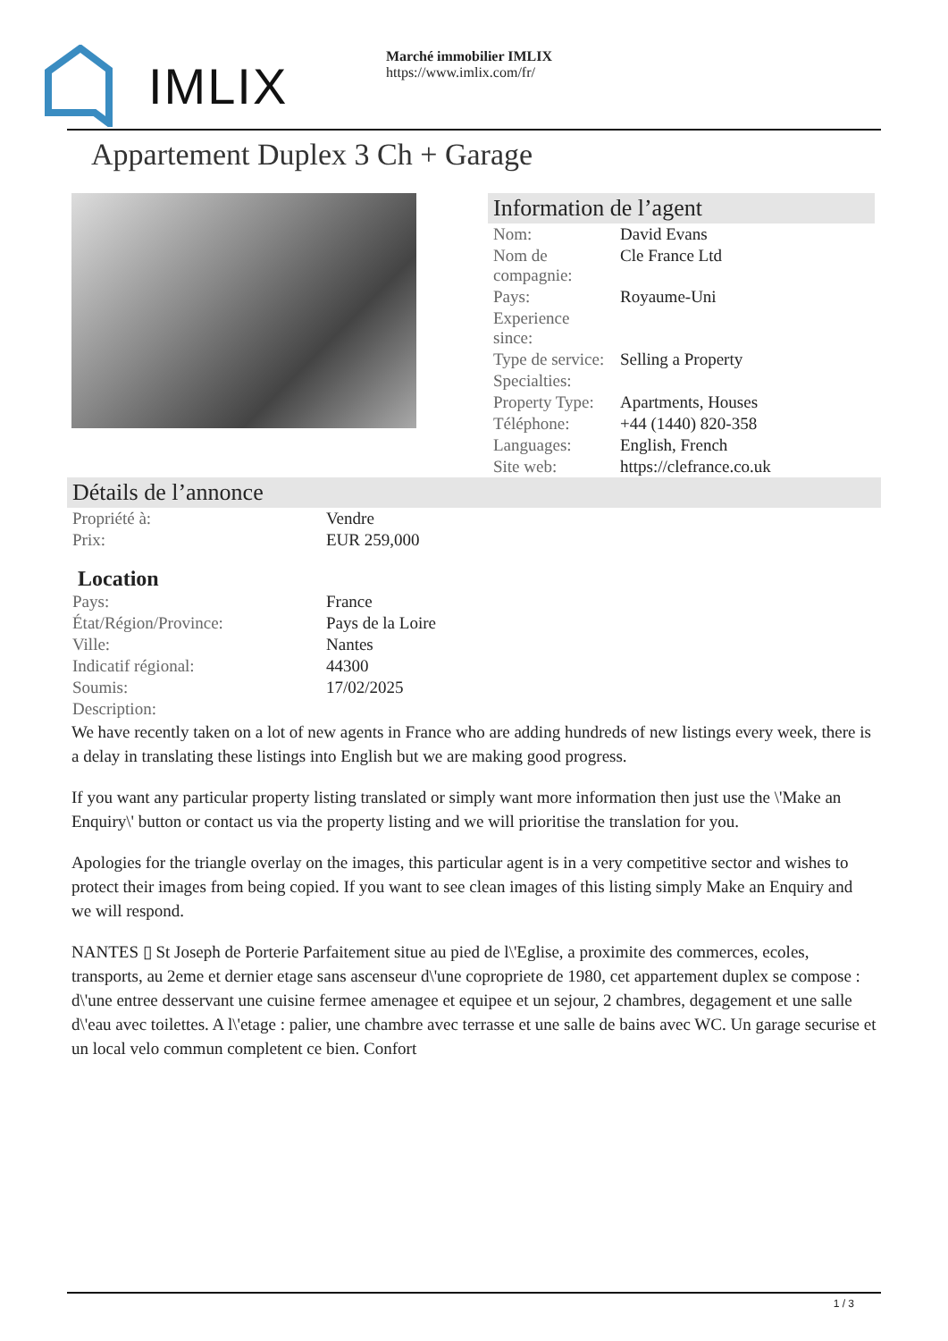IMLIX
Marché immobilier IMLIX
https://www.imlix.com/fr/
Appartement Duplex 3 Ch + Garage
Information de l’agent
| Nom: | David Evans |
| Nom de compagnie: | Cle France Ltd |
| Pays: | Royaume-Uni |
| Experience since: | |
| Type de service: | Selling a Property |
| Specialties: | |
| Property Type: | Apartments, Houses |
| Téléphone: | +44 (1440) 820-358 |
| Languages: | English, French |
| Site web: | https://clefrance.co.uk |
Détails de l’annonce
| Propriété à: | Vendre |
| Prix: | EUR 259,000 |
Location
| Pays: | France |
| État/Région/Province: | Pays de la Loire |
| Ville: | Nantes |
| Indicatif régional: | 44300 |
| Soumis: | 17/02/2025 |
| Description: | |
We have recently taken on a lot of new agents in France who are adding hundreds of new listings every week, there is a delay in translating these listings into English but we are making good progress.
If you want any particular property listing translated or simply want more information then just use the \'Make an Enquiry\' button or contact us via the property listing and we will prioritise the translation for you.
Apologies for the triangle overlay on the images, this particular agent is in a very competitive sector and wishes to protect their images from being copied. If you want to see clean images of this listing simply Make an Enquiry and we will respond.
NANTES ▯ St Joseph de Porterie Parfaitement situe au pied de l\'Eglise, a proximite des commerces, ecoles, transports, au 2eme et dernier etage sans ascenseur d\'une copropriete de 1980, cet appartement duplex se compose : d\'une entree desservant une cuisine fermee amenagee et equipee et un sejour, 2 chambres, degagement et une salle d\'eau avec toilettes. A l\'etage : palier, une chambre avec terrasse et une salle de bains avec WC. Un garage securise et un local velo commun completent ce bien. Confort
1 / 3